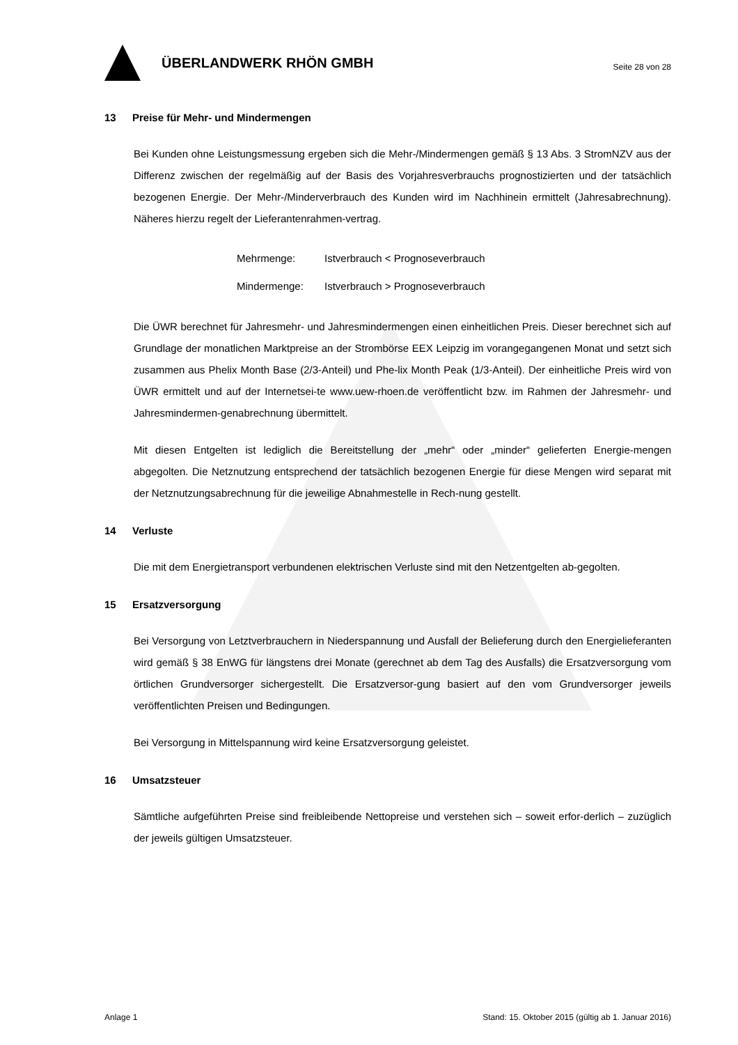ÜBERLANDWERK RHÖN GMBH
Seite 28 von 28
13 Preise für Mehr- und Mindermengen
Bei Kunden ohne Leistungsmessung ergeben sich die Mehr-/Mindermengen gemäß § 13 Abs. 3 StromNZV aus der Differenz zwischen der regelmäßig auf der Basis des Vorjahresverbrauchs prognostizierten und der tatsächlich bezogenen Energie. Der Mehr-/Minderverbrauch des Kunden wird im Nachhinein ermittelt (Jahresabrechnung). Näheres hierzu regelt der Lieferantenrahmen-vertrag.
Mehrmenge: Istverbrauch < Prognoseverbrauch
Mindermenge: Istverbrauch > Prognoseverbrauch
Die ÜWR berechnet für Jahresmehr- und Jahresmindermengen einen einheitlichen Preis. Dieser berechnet sich auf Grundlage der monatlichen Marktpreise an der Strombörse EEX Leipzig im vorangegangenen Monat und setzt sich zusammen aus Phelix Month Base (2/3-Anteil) und Phe-lix Month Peak (1/3-Anteil). Der einheitliche Preis wird von ÜWR ermittelt und auf der Internetsei-te www.uew-rhoen.de veröffentlicht bzw. im Rahmen der Jahresmehr- und Jahresmindermen-genabrechnung übermittelt.
Mit diesen Entgelten ist lediglich die Bereitstellung der „mehr“ oder „minder“ gelieferten Energie-mengen abgegolten. Die Netznutzung entsprechend der tatsächlich bezogenen Energie für diese Mengen wird separat mit der Netznutzungsabrechnung für die jeweilige Abnahmestelle in Rech-nung gestellt.
14 Verluste
Die mit dem Energietransport verbundenen elektrischen Verluste sind mit den Netzentgelten ab-gegolten.
15 Ersatzversorgung
Bei Versorgung von Letztverbrauchern in Niederspannung und Ausfall der Belieferung durch den Energielieferanten wird gemäß § 38 EnWG für längstens drei Monate (gerechnet ab dem Tag des Ausfalls) die Ersatzversorgung vom örtlichen Grundversorger sichergestellt. Die Ersatzversor-gung basiert auf den vom Grundversorger jeweils veröffentlichten Preisen und Bedingungen.
Bei Versorgung in Mittelspannung wird keine Ersatzversorgung geleistet.
16 Umsatzsteuer
Sämtliche aufgeführten Preise sind freibleibende Nettopreise und verstehen sich – soweit erfor-derlich – zuzüglich der jeweils gültigen Umsatzsteuer.
Anlage 1 Stand: 15. Oktober 2015 (gültig ab 1. Januar 2016)